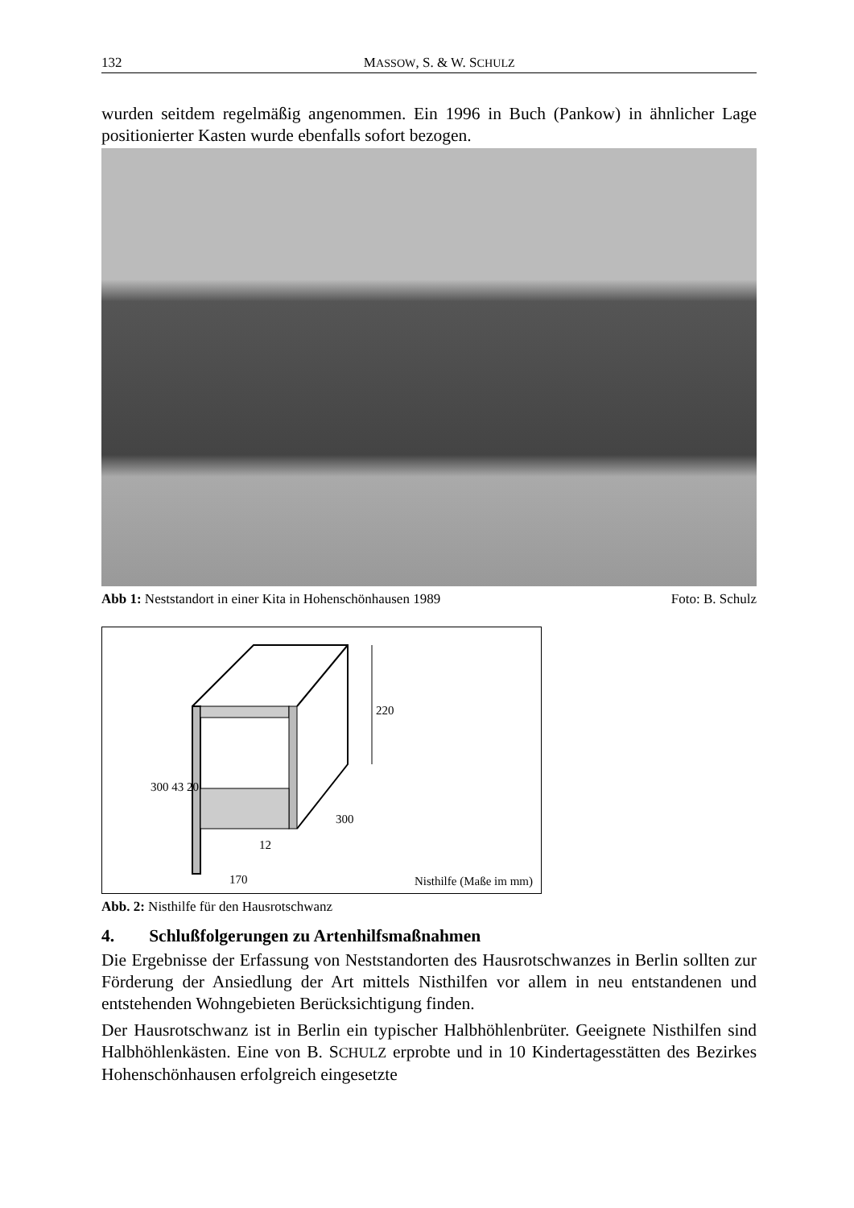132 MASSOW, S. & W. SCHULZ
wurden seitdem regelmäßig angenommen. Ein 1996 in Buch (Pankow) in ähnlicher Lage positionierter Kasten wurde ebenfalls sofort bezogen.
Abb 1: Neststandort in einer Kita in Hohenschönhausen 1989 Foto: B. Schulz
220
300 43 20
300
12
170 Nisthilfe (Maße im mm)
Abb. 2: Nisthilfe für den Hausrotschwanz
4. Schlußfolgerungen zu Artenhilfsmaßnahmen
Die Ergebnisse der Erfassung von Neststandorten des Hausrotschwanzes in Berlin sollten zur Förderung der Ansiedlung der Art mittels Nisthilfen vor allem in neu entstandenen und entstehenden Wohngebieten Berücksichtigung finden.
Der Hausrotschwanz ist in Berlin ein typischer Halbhöhlenbrüter. Geeignete Nisthilfen sind Halbhöhlenkästen. Eine von B. SCHULZ erprobte und in 10 Kindertagesstätten des Bezirkes Hohenschönhausen erfolgreich eingesetzte